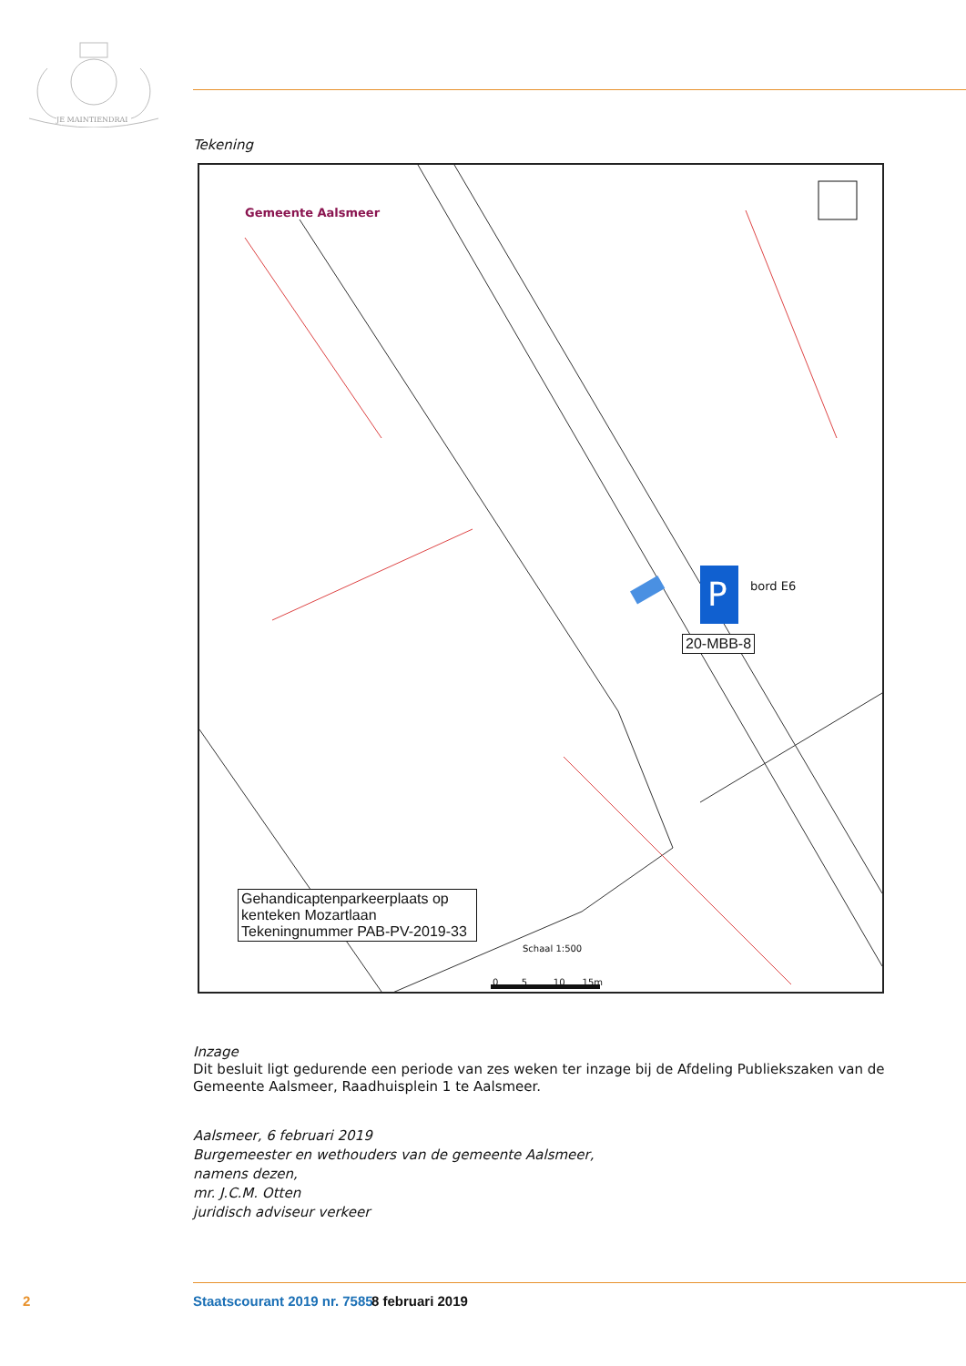JE MAINTIENDRAI
Tekening
P
Gemeente Aalsmeer
bord E6
20-MBB-8
Gehandicaptenparkeerplaats op kenteken Mozartlaan Tekeningnummer PAB-PV-2019-33
Schaal 1:500
0 5 10 15m
Inzage
Dit besluit ligt gedurende een periode van zes weken ter inzage bij de Afdeling Publiekszaken van de Gemeente Aalsmeer, Raadhuisplein 1 te Aalsmeer.
Aalsmeer, 6 februari 2019
Burgemeester en wethouders van de gemeente Aalsmeer,
namens dezen,
mr. J.C.M. Otten
juridisch adviseur verkeer
2 Staatscourant 2019 nr. 7585 8 februari 2019